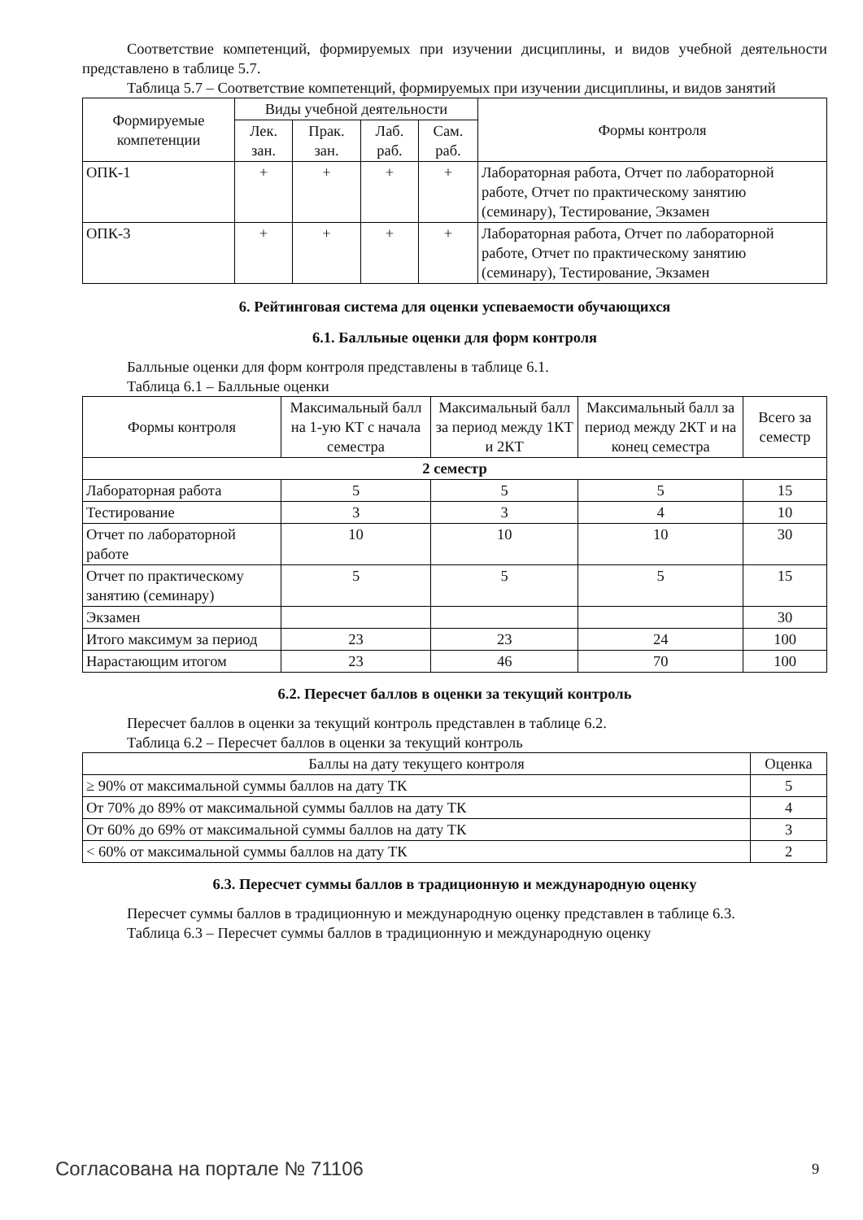Соответствие компетенций, формируемых при изучении дисциплины, и видов учебной деятельности представлено в таблице 5.7.
Таблица 5.7 – Соответствие компетенций, формируемых при изучении дисциплины, и видов занятий
| Формируемые компетенции | Виды учебной деятельности | | | | Формы контроля |
| --- | --- | --- | --- | --- | --- |
| | Лек. зан. | Прак. зан. | Лаб. раб. | Сам. раб. | |
| ОПК-1 | + | + | + | + | Лабораторная работа, Отчет по лабораторной работе, Отчет по практическому занятию (семинару), Тестирование, Экзамен |
| ОПК-3 | + | + | + | + | Лабораторная работа, Отчет по лабораторной работе, Отчет по практическому занятию (семинару), Тестирование, Экзамен |
6. Рейтинговая система для оценки успеваемости обучающихся
6.1. Балльные оценки для форм контроля
Балльные оценки для форм контроля представлены в таблице 6.1.
Таблица 6.1 – Балльные оценки
| Формы контроля | Максимальный балл на 1-ую КТ с начала семестра | Максимальный балл за период между 1КТ и 2КТ | Максимальный балл за период между 2КТ и на конец семестра | Всего за семестр |
| --- | --- | --- | --- | --- |
| 2 семестр | | | | |
| Лабораторная работа | 5 | 5 | 5 | 15 |
| Тестирование | 3 | 3 | 4 | 10 |
| Отчет по лабораторной работе | 10 | 10 | 10 | 30 |
| Отчет по практическому занятию (семинару) | 5 | 5 | 5 | 15 |
| Экзамен | | | | 30 |
| Итого максимум за период | 23 | 23 | 24 | 100 |
| Нарастающим итогом | 23 | 46 | 70 | 100 |
6.2. Пересчет баллов в оценки за текущий контроль
Пересчет баллов в оценки за текущий контроль представлен в таблице 6.2.
Таблица 6.2 – Пересчет баллов в оценки за текущий контроль
| Баллы на дату текущего контроля | Оценка |
| --- | --- |
| ≥ 90% от максимальной суммы баллов на дату ТК | 5 |
| От 70% до 89% от максимальной суммы баллов на дату ТК | 4 |
| От 60% до 69% от максимальной суммы баллов на дату ТК | 3 |
| < 60% от максимальной суммы баллов на дату ТК | 2 |
6.3. Пересчет суммы баллов в традиционную и международную оценку
Пересчет суммы баллов в традиционную и международную оценку представлен в таблице 6.3.
Таблица 6.3 – Пересчет суммы баллов в традиционную и международную оценку
Согласована на портале № 71106 9